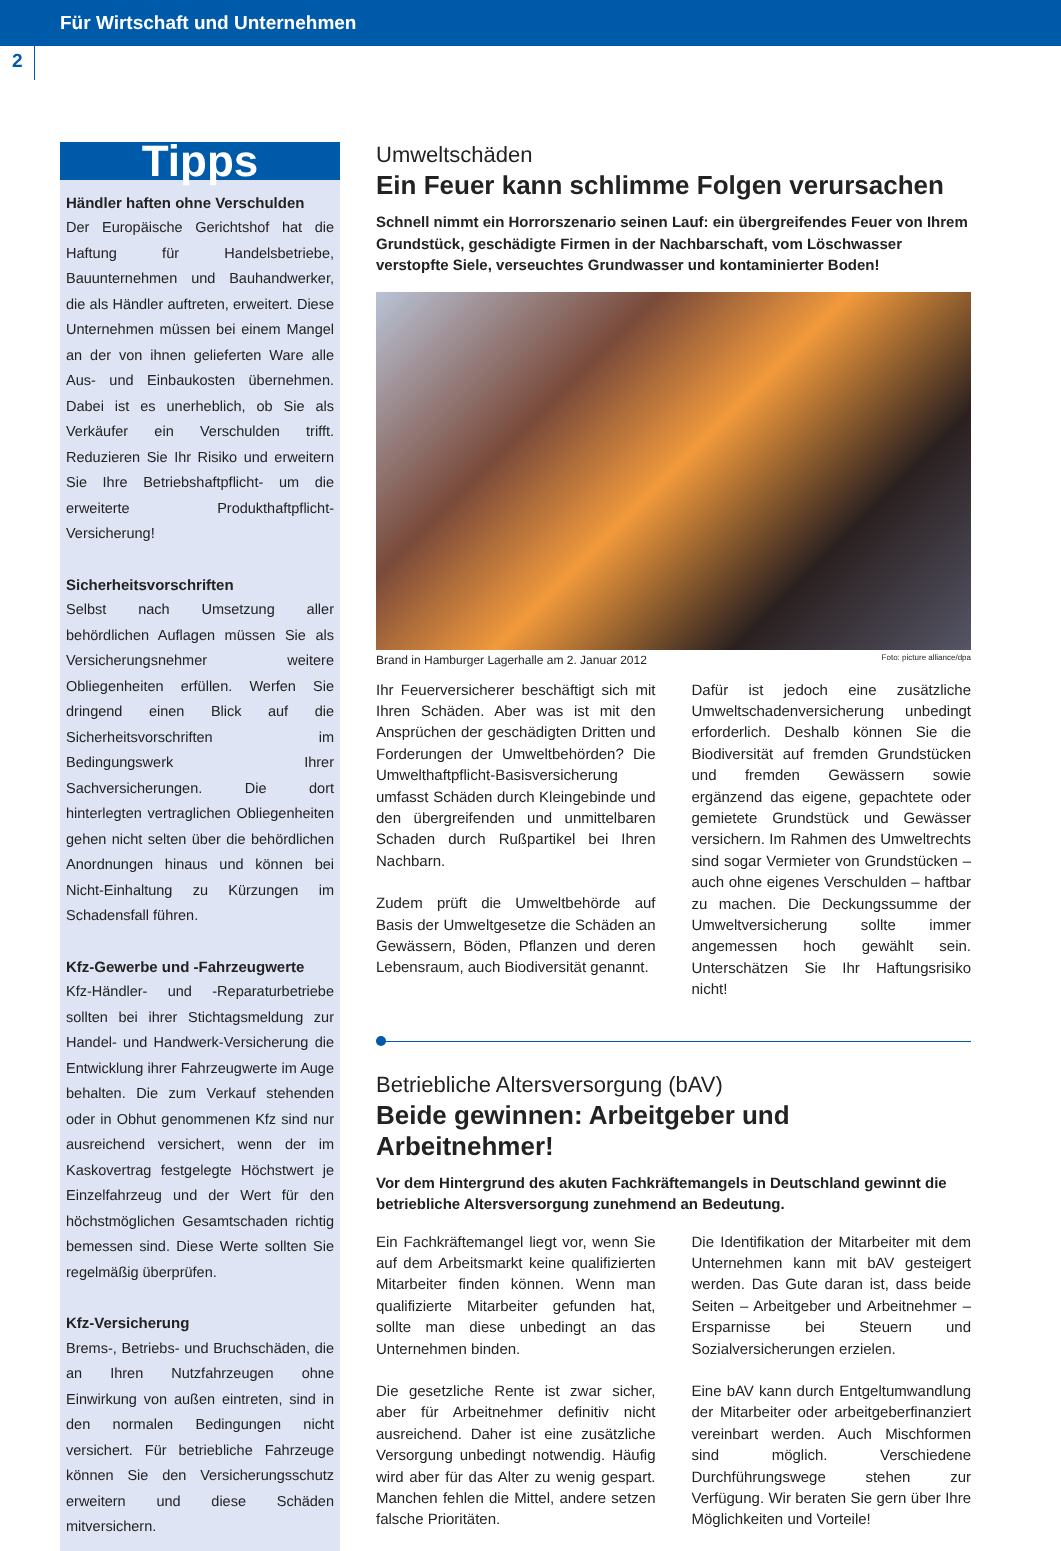Für Wirtschaft und Unternehmen
2
Tipps
Händler haften ohne Verschulden
Der Europäische Gerichtshof hat die Haftung für Handelsbetriebe, Bauunternehmen und Bauhandwerker, die als Händler auftreten, erweitert. Diese Unternehmen müssen bei einem Mangel an der von ihnen gelieferten Ware alle Aus- und Einbaukosten übernehmen. Dabei ist es unerheblich, ob Sie als Verkäufer ein Verschulden trifft. Reduzieren Sie Ihr Risiko und erweitern Sie Ihre Betriebshaftpflicht- um die erweiterte Produkthaftpflicht-Versicherung!
Sicherheitsvorschriften
Selbst nach Umsetzung aller behördlichen Auflagen müssen Sie als Versicherungsnehmer weitere Obliegenheiten erfüllen. Werfen Sie dringend einen Blick auf die Sicherheitsvorschriften im Bedingungswerk Ihrer Sachversicherungen. Die dort hinterlegten vertraglichen Obliegenheiten gehen nicht selten über die behördlichen Anordnungen hinaus und können bei Nicht-Einhaltung zu Kürzungen im Schadensfall führen.
Kfz-Gewerbe und -Fahrzeugwerte
Kfz-Händler- und -Reparaturbetriebe sollten bei ihrer Stichtagsmeldung zur Handel- und Handwerk-Versicherung die Entwicklung ihrer Fahrzeugwerte im Auge behalten. Die zum Verkauf stehenden oder in Obhut genommenen Kfz sind nur ausreichend versichert, wenn der im Kaskovertrag festgelegte Höchstwert je Einzelfahrzeug und der Wert für den höchstmöglichen Gesamtschaden richtig bemessen sind. Diese Werte sollten Sie regelmäßig überprüfen.
Kfz-Versicherung
Brems-, Betriebs- und Bruchschäden, die an Ihren Nutzfahrzeugen ohne Einwirkung von außen eintreten, sind in den normalen Bedingungen nicht versichert. Für betriebliche Fahrzeuge können Sie den Versicherungsschutz erweitern und diese Schäden mitversichern.
Umweltschäden
Ein Feuer kann schlimme Folgen verursachen
Schnell nimmt ein Horrorszenario seinen Lauf: ein übergreifendes Feuer von Ihrem Grundstück, geschädigte Firmen in der Nachbarschaft, vom Löschwasser verstopfte Siele, verseuchtes Grundwasser und kontaminierter Boden!
Brand in Hamburger Lagerhalle am 2. Januar 2012 Foto: picture alliance/dpa
Ihr Feuerversicherer beschäftigt sich mit Ihren Schäden. Aber was ist mit den Ansprüchen der geschädigten Dritten und Forderungen der Umweltbehörden? Die Umwelthaftpflicht-Basisversicherung umfasst Schäden durch Kleingebinde und den übergreifenden und unmittelbaren Schaden durch Rußpartikel bei Ihren Nachbarn.
Zudem prüft die Umweltbehörde auf Basis der Umweltgesetze die Schäden an Gewässern, Böden, Pflanzen und deren Lebensraum, auch Biodiversität genannt.
Dafür ist jedoch eine zusätzliche Umweltschadenversicherung unbedingt erforderlich. Deshalb können Sie die Biodiversität auf fremden Grundstücken und fremden Gewässern sowie ergänzend das eigene, gepachtete oder gemietete Grundstück und Gewässer versichern. Im Rahmen des Umweltrechts sind sogar Vermieter von Grundstücken – auch ohne eigenes Verschulden – haftbar zu machen. Die Deckungssumme der Umweltversicherung sollte immer angemessen hoch gewählt sein. Unterschätzen Sie Ihr Haftungsrisiko nicht!
Betriebliche Altersversorgung (bAV)
Beide gewinnen: Arbeitgeber und Arbeitnehmer!
Vor dem Hintergrund des akuten Fachkräftemangels in Deutschland gewinnt die betriebliche Altersversorgung zunehmend an Bedeutung.
Ein Fachkräftemangel liegt vor, wenn Sie auf dem Arbeitsmarkt keine qualifizierten Mitarbeiter finden können. Wenn man qualifizierte Mitarbeiter gefunden hat, sollte man diese unbedingt an das Unternehmen binden.
Die gesetzliche Rente ist zwar sicher, aber für Arbeitnehmer definitiv nicht ausreichend. Daher ist eine zusätzliche Versorgung unbedingt notwendig. Häufig wird aber für das Alter zu wenig gespart. Manchen fehlen die Mittel, andere setzen falsche Prioritäten.
Die Identifikation der Mitarbeiter mit dem Unternehmen kann mit bAV gesteigert werden. Das Gute daran ist, dass beide Seiten – Arbeitgeber und Arbeitnehmer – Ersparnisse bei Steuern und Sozialversicherungen erzielen.
Eine bAV kann durch Entgeltumwandlung der Mitarbeiter oder arbeitgeberfinanziert vereinbart werden. Auch Mischformen sind möglich. Verschiedene Durchführungswege stehen zur Verfügung. Wir beraten Sie gern über Ihre Möglichkeiten und Vorteile!